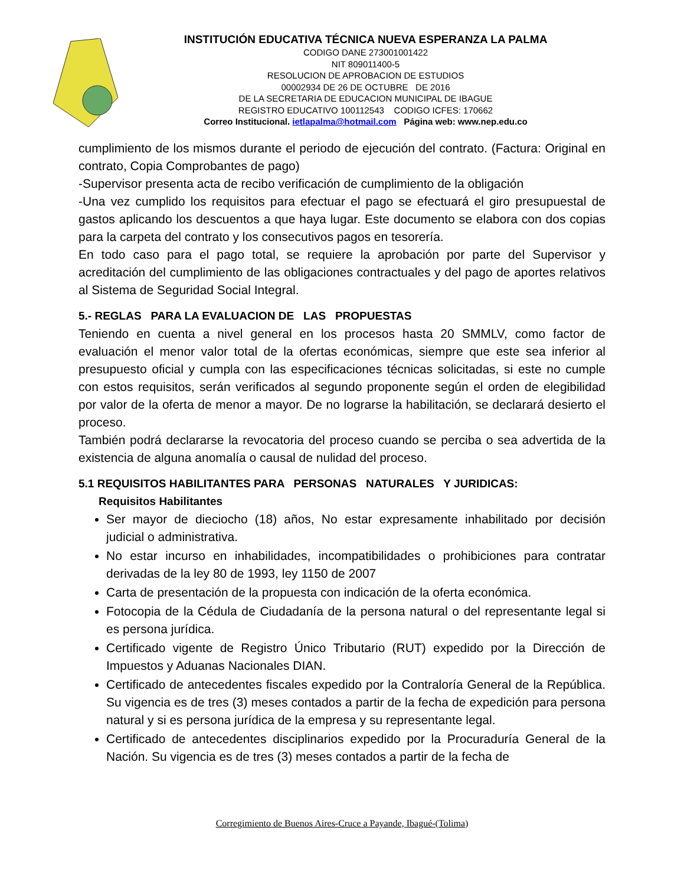INSTITUCIÓN EDUCATIVA TÉCNICA NUEVA ESPERANZA LA PALMA
CODIGO DANE 273001001422
NIT 809011400-5
RESOLUCION DE APROBACION DE ESTUDIOS
00002934 DE 26 DE OCTUBRE DE 2016
DE LA SECRETARIA DE EDUCACION MUNICIPAL DE IBAGUE
REGISTRO EDUCATIVO 100112543 CODIGO ICFES: 170662
Correo Institucional. ietlapalma@hotmail.com Página web: www.nep.edu.co
cumplimiento de los mismos durante el periodo de ejecución del contrato. (Factura: Original en contrato, Copia Comprobantes de pago)
-Supervisor presenta acta de recibo verificación de cumplimiento de la obligación
-Una vez cumplido los requisitos para efectuar el pago se efectuará el giro presupuestal de gastos aplicando los descuentos a que haya lugar. Este documento se elabora con dos copias para la carpeta del contrato y los consecutivos pagos en tesorería.
En todo caso para el pago total, se requiere la aprobación por parte del Supervisor y acreditación del cumplimiento de las obligaciones contractuales y del pago de aportes relativos al Sistema de Seguridad Social Integral.
5.- REGLAS PARA LA EVALUACION DE LAS PROPUESTAS
Teniendo en cuenta a nivel general en los procesos hasta 20 SMMLV, como factor de evaluación el menor valor total de la ofertas económicas, siempre que este sea inferior al presupuesto oficial y cumpla con las especificaciones técnicas solicitadas, si este no cumple con estos requisitos, serán verificados al segundo proponente según el orden de elegibilidad por valor de la oferta de menor a mayor. De no lograrse la habilitación, se declarará desierto el proceso.
También podrá declararse la revocatoria del proceso cuando se perciba o sea advertida de la existencia de alguna anomalía o causal de nulidad del proceso.
5.1 REQUISITOS HABILITANTES PARA PERSONAS NATURALES Y JURIDICAS:
Requisitos Habilitantes
Ser mayor de dieciocho (18) años, No estar expresamente inhabilitado por decisión judicial o administrativa.
No estar incurso en inhabilidades, incompatibilidades o prohibiciones para contratar derivadas de la ley 80 de 1993, ley 1150 de 2007
Carta de presentación de la propuesta con indicación de la oferta económica.
Fotocopia de la Cédula de Ciudadanía de la persona natural o del representante legal si es persona jurídica.
Certificado vigente de Registro Único Tributario (RUT) expedido por la Dirección de Impuestos y Aduanas Nacionales DIAN.
Certificado de antecedentes fiscales expedido por la Contraloría General de la República. Su vigencia es de tres (3) meses contados a partir de la fecha de expedición para persona natural y si es persona jurídica de la empresa y su representante legal.
Certificado de antecedentes disciplinarios expedido por la Procuraduría General de la Nación. Su vigencia es de tres (3) meses contados a partir de la fecha de
Corregimiento de Buenos Aires-Cruce a Payande, Ibagué-(Tolima)